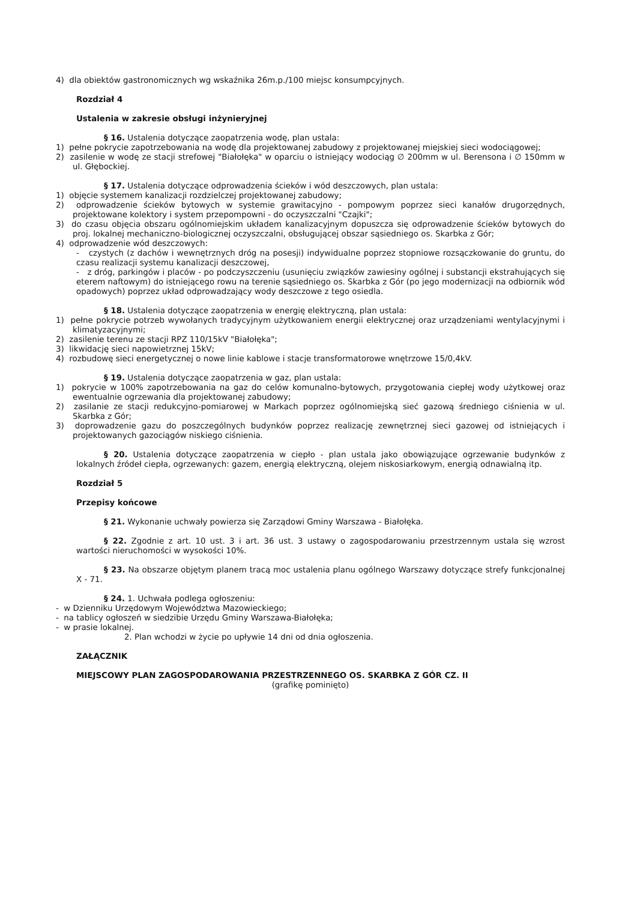4) dla obiektów gastronomicznych wg wskaźnika 26m.p./100 miejsc konsumpcyjnych.
Rozdział 4
Ustalenia w zakresie obsługi inżynieryjnej
§ 16. Ustalenia dotyczące zaopatrzenia wodę, plan ustala:
1) pełne pokrycie zapotrzebowania na wodę dla projektowanej zabudowy z projektowanej miejskiej sieci wodociągowej;
2) zasilenie w wodę ze stacji strefowej "Białołęka" w oparciu o istniejący wodociąg ∅ 200mm w ul. Berensona i ∅ 150mm w ul. Głębockiej.
§ 17. Ustalenia dotyczące odprowadzenia ścieków i wód deszczowych, plan ustala:
1) objęcie systemem kanalizacji rozdzielczej projektowanej zabudowy;
2) odprowadzenie ścieków bytowych w systemie grawitacyjno - pompowym poprzez sieci kanałów drugorzędnych, projektowane kolektory i system przepompowni - do oczyszczalni "Czajki";
3) do czasu objęcia obszaru ogólnomiejskim układem kanalizacyjnym dopuszcza się odprowadzenie ścieków bytowych do proj. lokalnej mechaniczno-biologicznej oczyszczalni, obsługującej obszar sąsiedniego os. Skarbka z Gór;
4) odprowadzenie wód deszczowych:
- czystych (z dachów i wewnętrznych dróg na posesji) indywidualne poprzez stopniowe rozsączkowanie do gruntu, do czasu realizacji systemu kanalizacji deszczowej,
- z dróg, parkingów i placów - po podczyszczeniu (usunięciu związków zawiesiny ogólnej i substancji ekstrahujących się eterem naftowym) do istniejącego rowu na terenie sąsiedniego os. Skarbka z Gór (po jego modernizacji na odbiornik wód opadowych) poprzez układ odprowadzający wody deszczowe z tego osiedla.
§ 18. Ustalenia dotyczące zaopatrzenia w energię elektryczną, plan ustala:
1) pełne pokrycie potrzeb wywołanych tradycyjnym użytkowaniem energii elektrycznej oraz urządzeniami wentylacyjnymi i klimatyzacyjnymi;
2) zasilenie terenu ze stacji RPZ 110/15kV "Białołęka";
3) likwidację sieci napowietrznej 15kV;
4) rozbudowę sieci energetycznej o nowe linie kablowe i stacje transformatorowe wnętrzowe 15/0,4kV.
§ 19. Ustalenia dotyczące zaopatrzenia w gaz, plan ustala:
1) pokrycie w 100% zapotrzebowania na gaz do celów komunalno-bytowych, przygotowania ciepłej wody użytkowej oraz ewentualnie ogrzewania dla projektowanej zabudowy;
2) zasilanie ze stacji redukcyjno-pomiarowej w Markach poprzez ogólnomiejską sieć gazową średniego ciśnienia w ul. Skarbka z Gór;
3) doprowadzenie gazu do poszczególnych budynków poprzez realizację zewnętrznej sieci gazowej od istniejących i projektowanych gazociągów niskiego ciśnienia.
§ 20. Ustalenia dotyczące zaopatrzenia w ciepło - plan ustala jako obowiązujące ogrzewanie budynków z lokalnych źródeł ciepła, ogrzewanych: gazem, energią elektryczną, olejem niskosiarkowym, energią odnawialną itp.
Rozdział 5
Przepisy końcowe
§ 21. Wykonanie uchwały powierza się Zarządowi Gminy Warszawa - Białołęka.
§ 22. Zgodnie z art. 10 ust. 3 i art. 36 ust. 3 ustawy o zagospodarowaniu przestrzennym ustala się wzrost wartości nieruchomości w wysokości 10%.
§ 23. Na obszarze objętym planem tracą moc ustalenia planu ogólnego Warszawy dotyczące strefy funkcjonalnej X - 71.
§ 24. 1. Uchwała podlega ogłoszeniu:
- w Dzienniku Urzędowym Województwa Mazowieckiego;
- na tablicy ogłoszeń w siedzibie Urzędu Gminy Warszawa-Białołęka;
- w prasie lokalnej.
2. Plan wchodzi w życie po upływie 14 dni od dnia ogłoszenia.
ZAŁĄCZNIK
MIEJSCOWY PLAN ZAGOSPODAROWANIA PRZESTRZENNEGO OS. SKARBKA Z GÓR CZ. II
(grafikę pominięto)